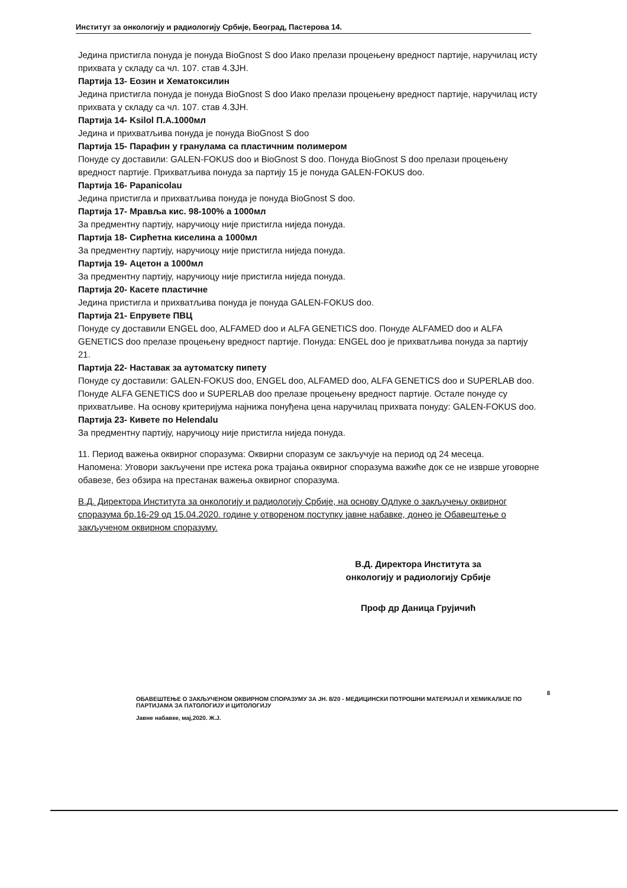Институт за онкологију и радиологију Србије, Београд, Пастерова 14.
Једина пристигла понуда је понуда BioGnost S doo Иако прелази процењену вредност партије, наручилац исту прихвата у складу са чл. 107. став 4.ЗЈН.
Партија 13- Еозин и Хематоксилин
Једина пристигла понуда је понуда BioGnost S doo Иако прелази процењену вредност партије, наручилац исту прихвата у складу са чл. 107. став 4.ЗЈН.
Партија 14- Ksilol П.А.1000мл
Једина и прихватљива понуда је понуда BioGnost S doo
Партија 15- Парафин у гранулама са пластичним полимером
Понуде су доставили: GALEN-FOKUS doo и BioGnost S doo. Понуда BioGnost S doo прелази процењену вредност партије. Прихватљива понуда за партију 15 је понуда GALEN-FOKUS doo.
Партија 16- Papanicolau
Једина пристигла и прихватљива понуда је понуда BioGnost S doo.
Партија 17- Мрављa кис. 98-100% a 1000мл
За предментну партију, наручиоцу није пристигла ниједа понуда.
Партија 18- Сирћетна киселина a 1000мл
За предментну партију, наручиоцу није пристигла ниједа понуда.
Партија 19- Ацетон a 1000мл
За предментну партију, наручиоцу није пристигла ниједа понуда.
Партија 20- Касете пластичне
Једина пристигла и прихватљива понуда је понуда GALEN-FOKUS doo.
Партија 21- Епрувете ПВЦ
Понуде су доставили ENGEL doo, ALFAMED doo и ALFA GENETICS doo. Понуде ALFAMED doo и ALFA GENETICS doo прелазе процењену вредност партије. Понуда: ENGEL doo је прихватљива понуда за партију 21.
Партија 22- Наставак за аутоматску пипету
Понуде су доставили: GALEN-FOKUS doo, ENGEL doo, ALFAMED doo, ALFA GENETICS doo и SUPERLAB doo. Понуде ALFA GENETICS doo и SUPERLAB doo прелазе процењену вредност партије. Остале понуде су прихватљиве. На основу критеријума најнижа понуђена цена наручилац прихвата понуду: GALEN-FOKUS doo.
Партија 23- Кивете по Helendalu
За предментну партију, наручиоцу није пристигла ниједа понуда.
11. Период важења оквирног споразума: Оквирни споразум се закључује на период од 24 месеца.
Напомена: Уговори закључени пре истека рока трајања оквирног споразума важиће док се не изврше уговорне обавезе, без обзира на престанак важења оквирног споразума.
В.Д. Директора Института за онкологију и радиологију Србије, на основу Одлуке о закључењу оквирног споразума бр.16-29 од 15.04.2020. године у отвореном поступку јавне набавке, донео је Обавештење о закљученом оквирном споразуму.
В.Д. Директора Института за онкологију и радиологију Србије
Проф др Даница Грујичић
8
ОБАВЕШТЕЊЕ О ЗАКЉУЧЕНОМ ОКВИРНОМ СПОРАЗУМУ ЗА ЈН. 8/20 - МЕДИЦИНСКИ ПОТРОШНИ МАТЕРИЈАЛ И ХЕМИКАЛИЈЕ ПО ПАРТИЈАМА ЗА ПАТОЛОГИЈУ И ЦИТОЛОГИЈУ
Јавне набавке, мај,2020. Ж.Ј.